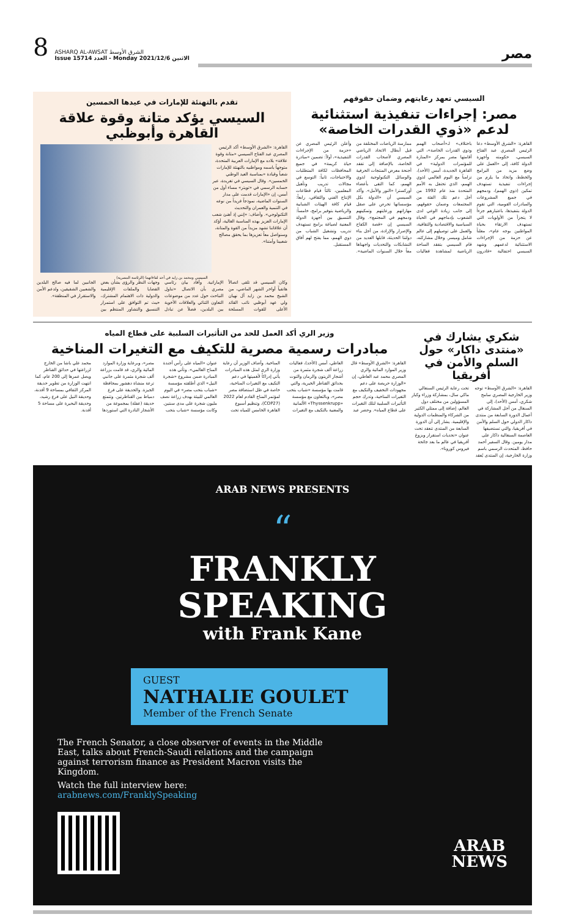8
ASHARQ AL-AWSAT الشرق الأوسط
Issue 15714 العدد - Monday 2021/12/6 الاثنين
مصر
تقدم بالتهنئة للإمارات في عيدها الخمسين
السيسي يؤكد متانة وقوة علاقة القاهرة وأبوظبي
القاهرة: «الشرق الأوسط» أكد الرئيس المصري عبد الفتاح السيسي «متانة وقوة علاقة» بلاده مع الإمارات العربية المتحدة، متوجهاً باسمه ومواطنيه بالتهنئة للإمارات شعباً وقيادة «بمناسبة العيد الوطني الخمسين». وقال السيسي في تغريدة، عبر حسابه الرسمي في «تويتر» مساء أول من أمس، إن «الإمارات قدمت على مدار السنوات الماضية، نموذجاً فريداً من نوعه في التنمية والعمران والتحديث التكنولوجي». وأضاف: «إنني إذ أهنئ شعب الإمارات العزيز بهذه المناسبة الغالية، أؤكد أن علاقاتنا تشهد مزيداً من القوة والمتانة، وسنواصل معاً تعزيزها بما يحقق مصالح شعبينا وأمتنا».
السيسي ومحمد بن زايد في أحد لقاءاتهما (الرئاسة المصرية)
وكان السيسي قد تلقى اتصالاً هاتفياً أواخر الشهر الماضي، من الشيخ محمد بن زايد آل نهيان ولي عهد أبوظبي نائب القائد الأعلى للقوات المسلحة الإماراتية. وأفاد بيان رئاسي مصري بأن الاتصال «تناول التباحث حول عدد من موضوعات التعاون الثنائي والعلاقات الأخوية بين البلدين، فضلاً عن تبادل وجهات النظر والرؤى بشأن بعض القضايا والملفات الإقليمية والدولية ذات الاهتمام المشترك، حيث تم التوافق على استمرار التنسيق والتشاور المنتظم بين الجانبين لما فيه صالح البلدين والشعبين الشقيقين، ولدعم الأمن والاستقرار في المنطقة».
السيسي تعهد رعايتهم وضمان حقوقهم
مصر: إجراءات تنفيذية استثنائية لدعم «ذوي القدرات الخاصة»
القاهرة: «الشرق الأوسط» دعا الرئيس المصري عبد الفتاح السيسي، حكومته وأجهزة الدولة كافة، إلى «العمل على وضع مزيد من البرامج والخطط، واتخاذ ما يلزم من إجراءات تنفيذية تستهدف تمكين (ذوي الهمم)، ودمجهم في جميع المشروعات والمبادرات القومية، التي تقوم الدولة بتنفيذها، باعتبارهم جزءاً لا يتجزأ من الأولويات التي تستهدف الارتقاء بحياة المواطنين بوجه عام»، معلناً عن حزمة من الإجراءات الاستثنائية لدعمهم. وشهد السيسي احتفالية «قادرون باختلاف» لـ«أصحاب الهمم وذوي القدرات الخاصة»، التي أقامتها مصر بمركز «المنارة للمؤتمرات الدولية» في القاهرة الجديدة، أمس (الأحد)، تزامناً مع اليوم العالمي لذوي الهمم، الذي تحتفل به الأمم المتحدة منذ عام 1992 من أجل دعم تلك الفئة من المجتمعات وضمان حقوقهم، إلى جانب زيادة الوعي لدى الشعوب بإدماجهم في الحياة السياسية والاقتصادية والثقافية، والعمل على توصيلهم إلى عالم شامل وميسر. وخلال مشاركته، قام السيسي بتفقد الساحة الرياضية لمشاهدة فعاليات ممارسة الرياضات المختلفة من قبل أبطال الاتحاد الرياضي المصري لأصحاب القدرات الخاصة، بالإضافة إلى تفقد أجنحة معرض المنتجات الحرفية والوسائل التكنولوجية لذوي الهمم، كما التقى بأعضاء أوركسترا «النور والأمل». وأكد السيسي أن «الدولة بكل مؤسساتها تحرص على صقل مهاراتهم ورعايتهم وتمكينهم ودمجهم في المجتمع». وقال السيسي إن «قصة الكفاح والإصرار والإرادة، من أجل بناء دولتنا الحديثة، قابلها العديد من التشابكات والتحديات واجهناها معاً خلال السنوات الماضية». وأعلن الرئيس المصري عن «حزمة من الإجراءات التنفيذية»، أولاً: تضمين «مبادرة حياة كريمة» في جميع المحافظات لكافة المتطلبات والاحتياجات، ثانياً: التوسع في مجالات تدريب وتأهيل المعلمين، ثالثاً قيام قطاعات الإنتاج الفني والثقافي، رابعاً: قيام كافة الهيئات الشبابية والرياضية بتوفير برامج، خامساً: التنسيق بين أجهزة الدولة المعنية لصياغة برامج تستهدف تدريب وتشغيل الشباب من ذوي الهمم، مما يفتح لهم آفاق المستقبل.
وزير الري أكد العمل للحد من التأثيرات السلبية على قطاع المياه
مبادرات رسمية مصرية للتكيف مع التغيرات المناخية
القاهرة: «الشرق الأوسط» قال وزير الموارد المائية والري المصري محمد عبد العاطي، إن «الوزارة حريصة على دعم مجهودات التخفيف والتكيف مع التغيرات المناخية، وتدرك حجم التأثيرات السلبية لتلك التغيرات على قطاع المياه». وحضر عبد العاطي، أمس (الأحد)، فعاليات زراعة ألف شجرة مثمرة من أشجار الزيتون والرمان والتوت بحدائق القناطر الخيرية، والتي قامت بها مؤسسة «شباب بتحب مصر»، وبالتعاون مع مؤسسة «Thyssenkrupp» الألمانية والمعنية بالتكيف مع التغيرات المناخية. وأضاف الوزير أن رعاية وزارة الري لمثل هذه المبادرات يأتي إدراكاً لأهميتها في دعم التكيف مع التغيرات المناخية، خاصة في ظل استضافة مصر لمؤتمر المناخ القادم لعام 2022 (COP27)، وتنظيم أسبوع القاهرة الخامس للمياه تحت عنوان «المياه على رأس أجندة المناخ العالمي». وتأتي هذه المبادرة ضمن مشروع «شجرة النيل» الذي أطلقته مؤسسة «شباب بتحب مصر» في اليوم العالمي للبيئة بهدف زراعة نصف مليون شجرة على مدى سنتين. وكانت مؤسسة «شباب بتحب مصر»، وبرعاية وزارة الموارد المائية والري، قد قامت بزراعة ألف شجرة مثمرة على جانبي ترعة منشاة دهشور بمحافظة الجيزة. والحديقة على فرع دمياط بين القناطرتين. وتتمتع حديقة (عفلة) بمجموعة من الأشجار النادرة التي استوردها محمد علي باشا من الخارج لزراعتها في حدائق القناطر ويصل عمرها إلى 200 عام، كما انتهت الوزارة من تطوير حديقة المركز الثقافي بمساحة 9 أفدنة، وحديقة النيل على فرع رشيد، وحديقة البحيرة على مساحة 5 أفدنة.
شكري يشارك في «منتدى داكار» حول السلم والأمن في أفريقيا
القاهرة: «الشرق الأوسط» توجه وزير الخارجية المصري سامح شكري، أمس (الأحد)، إلى السنغال من أجل المشاركة في أعمال الدورة السابعة من منتدى داكار الدولي حول السلم والأمن في أفريقيا، والتي تستضيفها العاصمة السنغالية داكار على مدار يومين. وقال السفير أحمد حافظ، المتحدث الرسمي باسم وزارة الخارجية، إن المنتدى يُعقد تحت رعاية الرئيس السنغالي ماكي سال، بمشاركة وزراء وكبار المسؤولين من مختلف دول العالم، إضافة إلى ممثلي الكثير من الشركاء والمنظمات الدولية والإقليمية. يشار إلى أن الدورة السابعة من المنتدى تنعقد تحت عنوان «تحديات استقرار وبزوغ أفريقيا في عالم ما بعد جائحة فيروس كورونا».
ARAB NEWS PRESENTS
“
FRANKLY
SPEAKING
with Frank Kane
GUEST
NATHALIE GOULET
Member of the French Senate
The French Senator, a close observer of events in the Middle East, talks about French-Saudi relations and the campaign against terrorism finance as President Macron visits the Kingdom.
Watch the full interview here: arabnews.com/FranklySpeaking
ARAB
NEWS